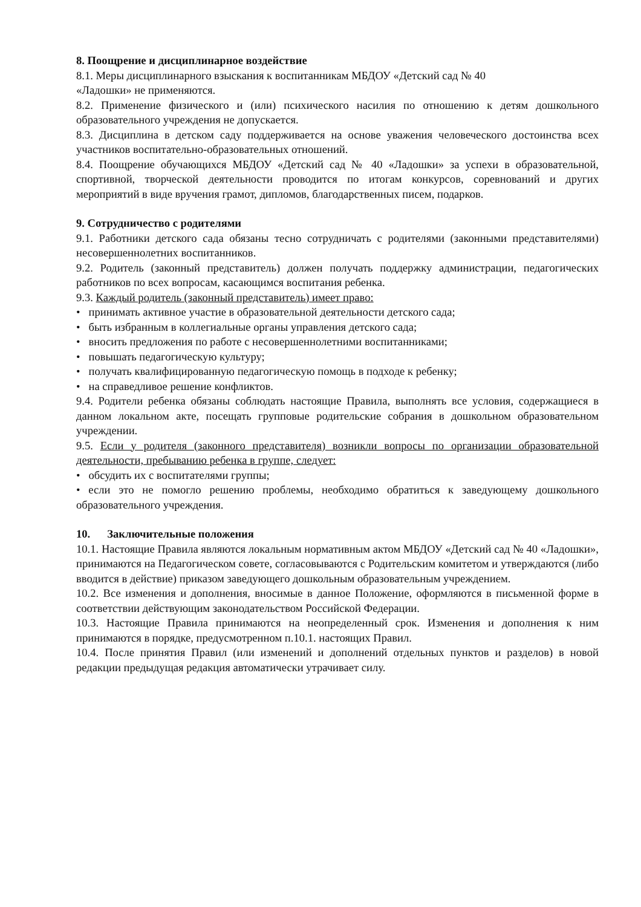8. Поощрение и дисциплинарное воздействие
8.1. Меры дисциплинарного взыскания к воспитанникам МБДОУ «Детский сад № 40
«Ладошки» не применяются.
8.2. Применение физического и (или) психического насилия по отношению к детям дошкольного образовательного учреждения не допускается.
8.3. Дисциплина в детском саду поддерживается на основе уважения человеческого достоинства всех участников воспитательно-образовательных отношений.
8.4. Поощрение обучающихся МБДОУ «Детский сад № 40 «Ладошки» за успехи в образовательной, спортивной, творческой деятельности проводится по итогам конкурсов, соревнований и других мероприятий в виде вручения грамот, дипломов, благодарственных писем, подарков.
9. Сотрудничество с родителями
9.1. Работники детского сада обязаны тесно сотрудничать с родителями (законными представителями) несовершеннолетних воспитанников.
9.2. Родитель (законный представитель) должен получать поддержку администрации, педагогических работников по всех вопросам, касающимся воспитания ребенка.
9.3. Каждый родитель (законный представитель) имеет право:
• принимать активное участие в образовательной деятельности детского сада;
• быть избранным в коллегиальные органы управления детского сада;
• вносить предложения по работе с несовершеннолетними воспитанниками;
• повышать педагогическую культуру;
• получать квалифицированную педагогическую помощь в подходе к ребенку;
• на справедливое решение конфликтов.
9.4. Родители ребенка обязаны соблюдать настоящие Правила, выполнять все условия, содержащиеся в данном локальном акте, посещать групповые родительские собрания в дошкольном образовательном учреждении.
9.5. Если у родителя (законного представителя) возникли вопросы по организации образовательной деятельности, пребыванию ребенка в группе, следует:
• обсудить их с воспитателями группы;
• если это не помогло решению проблемы, необходимо обратиться к заведующему дошкольного образовательного учреждения.
10. Заключительные положения
10.1. Настоящие Правила являются локальным нормативным актом МБДОУ «Детский сад № 40 «Ладошки», принимаются на Педагогическом совете, согласовываются с Родительским комитетом и утверждаются (либо вводится в действие) приказом заведующего дошкольным образовательным учреждением.
10.2. Все изменения и дополнения, вносимые в данное Положение, оформляются в письменной форме в соответствии действующим законодательством Российской Федерации.
10.3. Настоящие Правила принимаются на неопределенный срок. Изменения и дополнения к ним принимаются в порядке, предусмотренном п.10.1. настоящих Правил.
10.4. После принятия Правил (или изменений и дополнений отдельных пунктов и разделов) в новой редакции предыдущая редакция автоматически утрачивает силу.